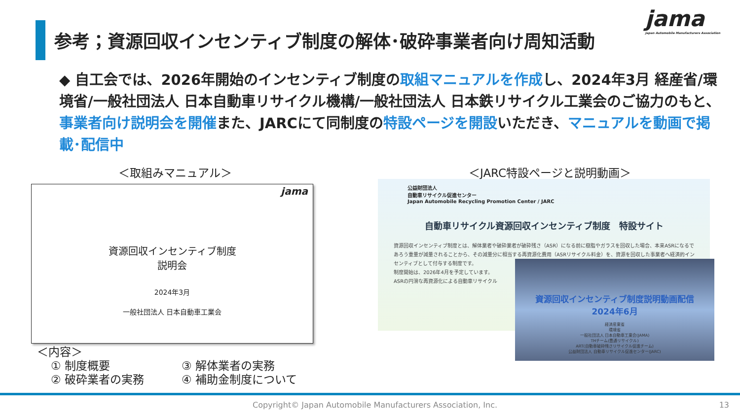参考；資源回収インセンティブ制度の解体･破砕事業者向け周知活動
jama
Japan Automobile Manufacturers Association
◆ 自工会では、2026年開始のインセンティブ制度の取組マニュアルを作成し、2024年3月 経産省/環境省/一般社団法人 日本自動車リサイクル機構/一般社団法人 日本鉄リサイクル工業会のご協力のもと、事業者向け説明会を開催また、JARCにて同制度の特設ページを開設いただき、マニュアルを動画で掲載･配信中
＜取組みマニュアル＞ ＜JARC特設ページと説明動画＞
jama
資源回収インセンティブ制度
説明会
2024年3月
一般社団法人 日本自動車工業会
＜内容＞
① 制度概要
③ 解体業者の実務
② 破砕業者の実務
④ 補助金制度について
公益財団法人
自動車リサイクル促進センター
Japan Automobile Recycling Promotion Center / JARC
自動車リサイクル資源回収インセンティブ制度　特設サイト
資源回収インセンティブ制度とは、解体業者や破砕業者が破砕残さ（ASR）になる前に樹脂やガラスを回収した場合、本来ASRになるであろう重量が減量されることから、その減量分に相当する再資源化費用（ASRリサイクル料金）を、資源を回収した事業者へ経済的インセンティブとして付与する制度です。
制度開始は、2026年4月を予定しています。
ASRの円滑な再資源化による自動車リサイクル
資源回収インセンティブ制度説明動画配信
2024年6月
経済産業省
環境省
一般社団法人 日本自動車工業会(JAMA)
THチーム(豊通リサイクル)
ART(自動車破砕残さリサイクル促進チーム)
公益財団法人 自動車リサイクル促進センター(JARC)
Copyright© Japan Automobile Manufacturers Association, Inc.
13